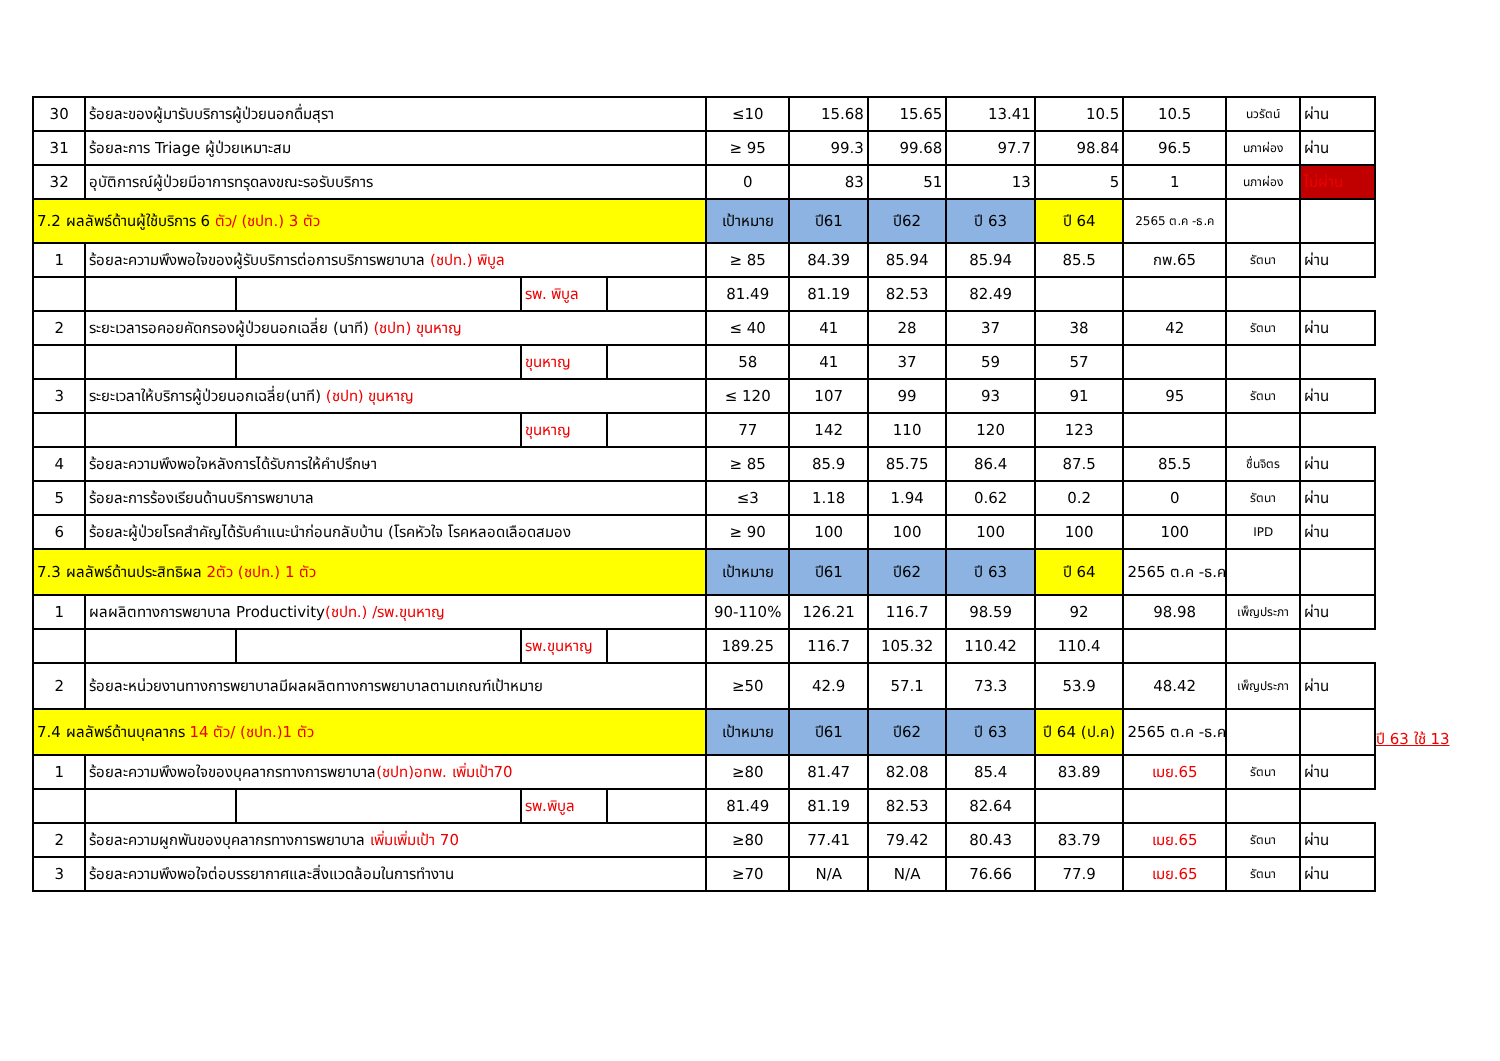| 30 | ร้อยละของผู้มารับบริการผู้ป่วยนอกดื่มสุรา | | | | ≤10 | 15.68 | 15.65 | 13.41 | 10.5 | 10.5 | นวรัตน์ | ผ่าน |
| 31 | ร้อยละการ Triage ผู้ป่วยเหมาะสม | | | | ≥ 95 | 99.3 | 99.68 | 97.7 | 98.84 | 96.5 | นภาผ่อง | ผ่าน |
| 32 | อุบัติการณ์ผู้ป่วยมีอาการทรุดลงขณะรอรับบริการ | | | | 0 | 83 | 51 | 13 | 5 | 1 | นภาผ่อง | ไม่ผ่าน |
| 7.2 ผลลัพธ์ด้านผู้ใช้บริการ 6 ตัว/ (ชปท.) 3 ตัว | | | | | เป้าหมาย | ปี61 | ปี62 | ปี 63 | ปี 64 | 2565 ต.ค -ธ.ค | | |
| 1 | ร้อยละความพึงพอใจของผู้รับบริการต่อการบริการพยาบาล (ชปท.) พิบูล | | | | ≥ 85 | 84.39 | 85.94 | 85.94 | 85.5 | กพ.65 | รัตนา | ผ่าน |
| | | | รพ. พิบูล | | 81.49 | 81.19 | 82.53 | 82.49 | | | | |
| 2 | ระยะเวลารอคอยคัดกรองผู้ป่วยนอกเฉลี่ย (นาที) (ชปท) ขุนหาญ | | | | ≤ 40 | 41 | 28 | 37 | 38 | 42 | รัตนา | ผ่าน |
| | | | ขุนหาญ | | 58 | 41 | 37 | 59 | 57 | | | |
| 3 | ระยะเวลาให้บริการผู้ป่วยนอกเฉลี่ย(นาที) (ชปท) ขุนหาญ | | | | ≤ 120 | 107 | 99 | 93 | 91 | 95 | รัตนา | ผ่าน |
| | | | ขุนหาญ | | 77 | 142 | 110 | 120 | 123 | | | |
| 4 | ร้อยละความพึงพอใจหลังการได้รับการให้คำปรึกษา | | | | ≥ 85 | 85.9 | 85.75 | 86.4 | 87.5 | 85.5 | ชื่นจิตร | ผ่าน |
| 5 | ร้อยละการร้องเรียนด้านบริการพยาบาล | | | | ≤3 | 1.18 | 1.94 | 0.62 | 0.2 | 0 | รัตนา | ผ่าน |
| 6 | ร้อยละผู้ป่วยโรคสำคัญได้รับคำแนะนำก่อนกลับบ้าน (โรคหัวใจ โรคหลอดเลือดสมอง | | | | ≥ 90 | 100 | 100 | 100 | 100 | 100 | IPD | ผ่าน |
| 7.3 ผลลัพธ์ด้านประสิทธิผล 2ตัว (ชปท.) 1 ตัว | | | | | เป้าหมาย | ปี61 | ปี62 | ปี 63 | ปี 64 | 2565 ต.ค -ธ.ค | | |
| 1 | ผลผลิตทางการพยาบาล Productivity (ชปท.) /รพ.ขุนหาญ | | | | 90-110% | 126.21 | 116.7 | 98.59 | 92 | 98.98 | เพ็ญประภา | ผ่าน |
| | | | รพ.ขุนหาญ | | 189.25 | 116.7 | 105.32 | 110.42 | 110.4 | | | |
| 2 | ร้อยละหน่วยงานทางการพยาบาลมีผลผลิตทางการพยาบาลตามเกณฑ์เป้าหมาย | | | | ≥50 | 42.9 | 57.1 | 73.3 | 53.9 | 48.42 | เพ็ญประภา | ผ่าน |
| 7.4 ผลลัพธ์ด้านบุคลากร 14 ตัว/ (ชปท.)1 ตัว | | | | | เป้าหมาย | ปี61 | ปี62 | ปี 63 | ปี 64 (ป.ค) | 2565 ต.ค -ธ.ค | | |
| 1 | ร้อยละความพึงพอใจของบุคลากรทางการพยาบาล (ชปท)อทพ. เพิ่มเป้า70 | | | | ≥80 | 81.47 | 82.08 | 85.4 | 83.89 | เมย.65 | รัตนา | ผ่าน |
| | | | รพ.พิบูล | | 81.49 | 81.19 | 82.53 | 82.64 | | | | |
| 2 | ร้อยละความผูกพันของบุคลากรทางการพยาบาล เพิ่มเพิ่มเป้า 70 | | | | ≥80 | 77.41 | 79.42 | 80.43 | 83.79 | เมย.65 | รัตนา | ผ่าน |
| 3 | ร้อยละความพึงพอใจต่อบรรยากาศและสิ่งแวดล้อมในการทำงาน | | | | ≥70 | N/A | N/A | 76.66 | 77.9 | เมย.65 | รัตนา | ผ่าน |
ปี 63 ใช้ 13